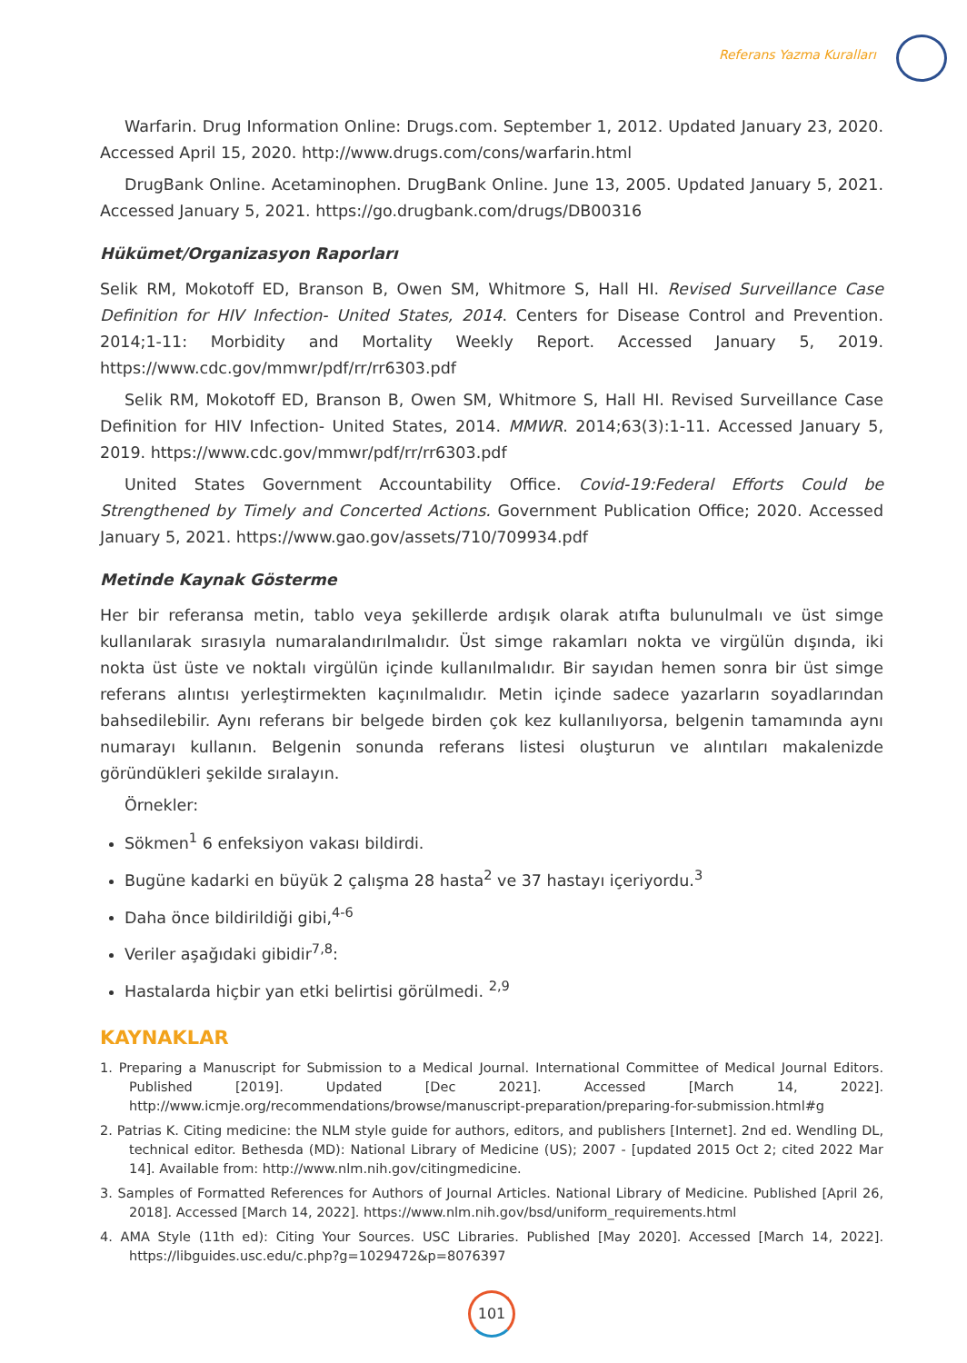Referans Yazma Kuralları
Warfarin. Drug Information Online: Drugs.com. September 1, 2012. Updated January 23, 2020. Accessed April 15, 2020. http://www.drugs.com/cons/warfarin.html
DrugBank Online. Acetaminophen. DrugBank Online. June 13, 2005. Updated January 5, 2021. Accessed January 5, 2021. https://go.drugbank.com/drugs/DB00316
Hükümet/Organizasyon Raporları
Selik RM, Mokotoff ED, Branson B, Owen SM, Whitmore S, Hall HI. Revised Surveillance Case Definition for HIV Infection- United States, 2014. Centers for Disease Control and Prevention. 2014;1-11: Morbidity and Mortality Weekly Report. Accessed January 5, 2019. https://www.cdc.gov/mmwr/pdf/rr/rr6303.pdf
Selik RM, Mokotoff ED, Branson B, Owen SM, Whitmore S, Hall HI. Revised Surveillance Case Definition for HIV Infection- United States, 2014. MMWR. 2014;63(3):1-11. Accessed January 5, 2019. https://www.cdc.gov/mmwr/pdf/rr/rr6303.pdf
United States Government Accountability Office. Covid-19:Federal Efforts Could be Strengthened by Timely and Concerted Actions. Government Publication Office; 2020. Accessed January 5, 2021. https://www.gao.gov/assets/710/709934.pdf
Metinde Kaynak Gösterme
Her bir referansa metin, tablo veya şekillerde ardışık olarak atıfta bulunulmalı ve üst simge kullanılarak sırasıyla numaralandırılmalıdır. Üst simge rakamları nokta ve virgülün dışında, iki nokta üst üste ve noktalı virgülün içinde kullanılmalıdır. Bir sayıdan hemen sonra bir üst simge referans alıntısı yerleştirmekten kaçınılmalıdır. Metin içinde sadece yazarların soyadlarından bahsedilebilir. Aynı referans bir belgede birden çok kez kullanılıyorsa, belgenin tamamında aynı numarayı kullanın. Belgenin sonunda referans listesi oluşturun ve alıntıları makalenizde göründükleri şekilde sıralayın.
Örnekler:
Sökmen<sup>1</sup> 6 enfeksiyon vakası bildirdi.
Bugüne kadarki en büyük 2 çalışma 28 hasta<sup>2</sup> ve 37 hastayı içeriyordu.<sup>3</sup>
Daha önce bildirildiği gibi,<sup>4-6</sup>
Veriler aşağıdaki gibidir<sup>7,8</sup>:
Hastalarda hiçbir yan etki belirtisi görülmedi. <sup>2,9</sup>
KAYNAKLAR
1. Preparing a Manuscript for Submission to a Medical Journal. International Committee of Medical Journal Editors. Published [2019]. Updated [Dec 2021]. Accessed [March 14, 2022]. http://www.icmje.org/recommendations/browse/manuscript-preparation/preparing-for-submission.html#g
2. Patrias K. Citing medicine: the NLM style guide for authors, editors, and publishers [Internet]. 2nd ed. Wendling DL, technical editor. Bethesda (MD): National Library of Medicine (US); 2007 - [updated 2015 Oct 2; cited 2022 Mar 14]. Available from: http://www.nlm.nih.gov/citingmedicine.
3. Samples of Formatted References for Authors of Journal Articles. National Library of Medicine. Published [April 26, 2018]. Accessed [March 14, 2022]. https://www.nlm.nih.gov/bsd/uniform_requirements.html
4. AMA Style (11th ed): Citing Your Sources. USC Libraries. Published [May 2020]. Accessed [March 14, 2022]. https://libguides.usc.edu/c.php?g=1029472&p=8076397
101